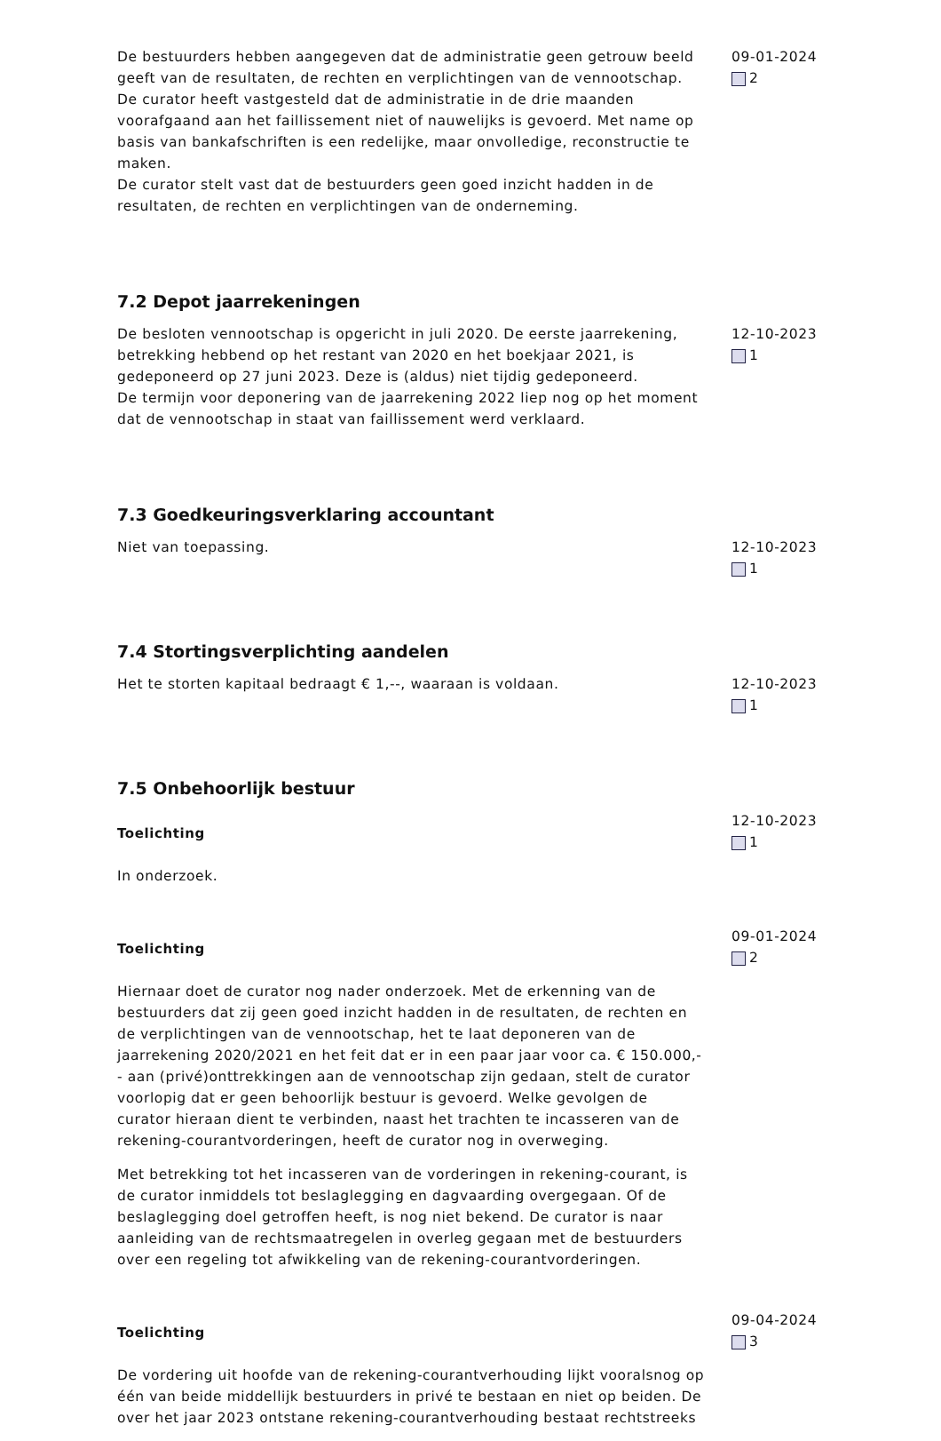De bestuurders hebben aangegeven dat de administratie geen getrouw beeld geeft van de resultaten, de rechten en verplichtingen van de vennootschap. De curator heeft vastgesteld dat de administratie in de drie maanden voorafgaand aan het faillissement niet of nauwelijks is gevoerd. Met name op basis van bankafschriften is een redelijke, maar onvolledige, reconstructie te maken.
De curator stelt vast dat de bestuurders geen goed inzicht hadden in de resultaten, de rechten en verplichtingen van de onderneming.
09-01-2024
2
7.2 Depot jaarrekeningen
De besloten vennootschap is opgericht in juli 2020. De eerste jaarrekening, betrekking hebbend op het restant van 2020 en het boekjaar 2021, is gedeponeerd op 27 juni 2023. Deze is (aldus) niet tijdig gedeponeerd.
De termijn voor deponering van de jaarrekening 2022 liep nog op het moment dat de vennootschap in staat van faillissement werd verklaard.
12-10-2023
1
7.3 Goedkeuringsverklaring accountant
Niet van toepassing. 12-10-2023
1
7.4 Stortingsverplichting aandelen
Het te storten kapitaal bedraagt € 1,--, waaraan is voldaan. 12-10-2023
1
7.5 Onbehoorlijk bestuur
Toelichting
In onderzoek.
12-10-2023
1
Toelichting
Hiernaar doet de curator nog nader onderzoek. Met de erkenning van de bestuurders dat zij geen goed inzicht hadden in de resultaten, de rechten en de verplichtingen van de vennootschap, het te laat deponeren van de jaarrekening 2020/2021 en het feit dat er in een paar jaar voor ca. € 150.000,-- aan (privé)onttrekkingen aan de vennootschap zijn gedaan, stelt de curator voorlopig dat er geen behoorlijk bestuur is gevoerd. Welke gevolgen de curator hieraan dient te verbinden, naast het trachten te incasseren van de rekening-courantvorderingen, heeft de curator nog in overweging.
Met betrekking tot het incasseren van de vorderingen in rekening-courant, is de curator inmiddels tot beslaglegging en dagvaarding overgegaan. Of de beslaglegging doel getroffen heeft, is nog niet bekend. De curator is naar aanleiding van de rechtsmaatregelen in overleg gegaan met de bestuurders over een regeling tot afwikkeling van de rekening-courantvorderingen.
09-01-2024
2
Toelichting
De vordering uit hoofde van de rekening-courantverhouding lijkt vooralsnog op één van beide middellijk bestuurders in privé te bestaan en niet op beiden. De over het jaar 2023 ontstane rekening-courantverhouding bestaat rechtstreeks
09-04-2024
3